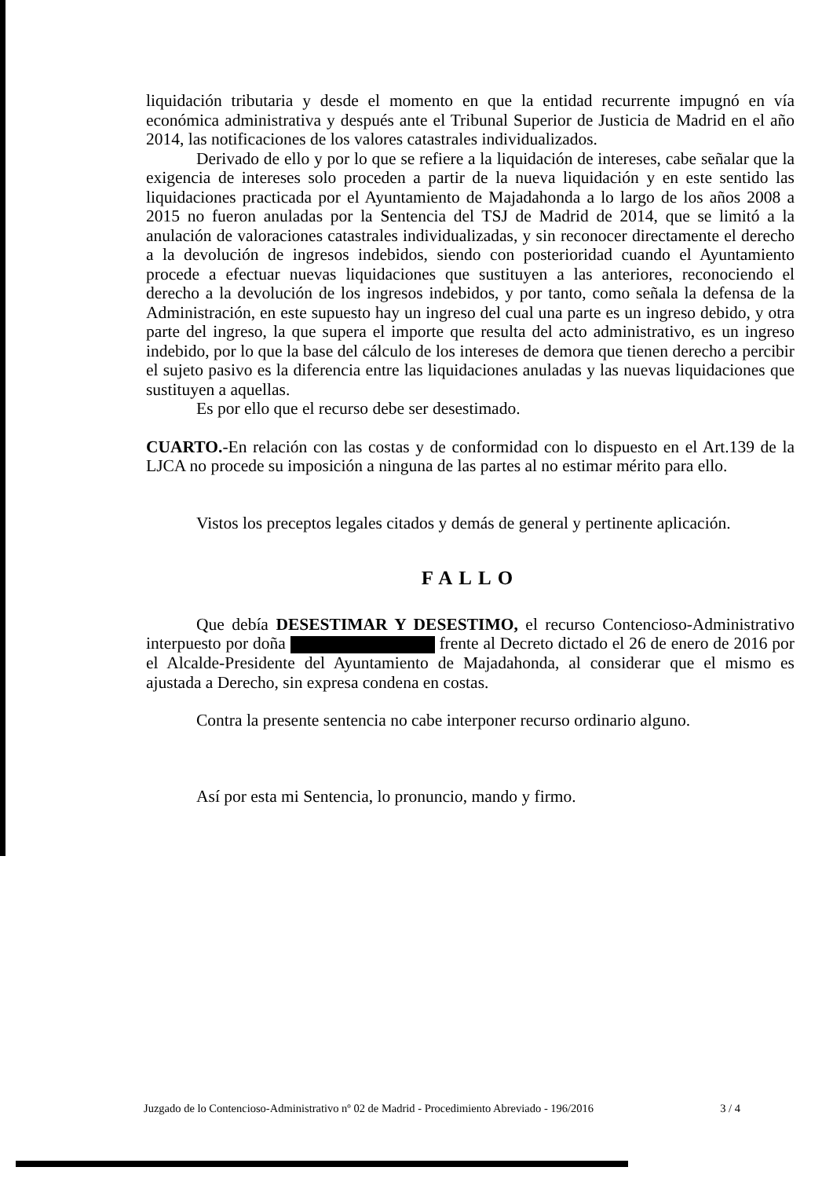liquidación tributaria y desde el momento en que la entidad recurrente impugnó en vía económica administrativa y después ante el Tribunal Superior de Justicia de Madrid en el año 2014, las notificaciones de los valores catastrales individualizados.
Derivado de ello y por lo que se refiere a la liquidación de intereses, cabe señalar que la exigencia de intereses solo proceden a partir de la nueva liquidación y en este sentido las liquidaciones practicada por el Ayuntamiento de Majadahonda a lo largo de los años 2008 a 2015 no fueron anuladas por la Sentencia del TSJ de Madrid de 2014, que se limitó a la anulación de valoraciones catastrales individualizadas, y sin reconocer directamente el derecho a la devolución de ingresos indebidos, siendo con posterioridad cuando el Ayuntamiento procede a efectuar nuevas liquidaciones que sustituyen a las anteriores, reconociendo el derecho a la devolución de los ingresos indebidos, y por tanto, como señala la defensa de la Administración, en este supuesto hay un ingreso del cual una parte es un ingreso debido, y otra parte del ingreso, la que supera el importe que resulta del acto administrativo, es un ingreso indebido, por lo que la base del cálculo de los intereses de demora que tienen derecho a percibir el sujeto pasivo es la diferencia entre las liquidaciones anuladas y las nuevas liquidaciones que sustituyen a aquellas.
Es por ello que el recurso debe ser desestimado.
CUARTO.-En relación con las costas y de conformidad con lo dispuesto en el Art.139 de la LJCA no procede su imposición a ninguna de las partes al no estimar mérito para ello.
Vistos los preceptos legales citados y demás de general y pertinente aplicación.
FALLO
Que debía DESESTIMAR Y DESESTIMO, el recurso Contencioso-Administrativo interpuesto por doña frente al Decreto dictado el 26 de enero de 2016 por el Alcalde-Presidente del Ayuntamiento de Majadahonda, al considerar que el mismo es ajustada a Derecho, sin expresa condena en costas.
Contra la presente sentencia no cabe interponer recurso ordinario alguno.
Así por esta mi Sentencia, lo pronuncio, mando y firmo.
Juzgado de lo Contencioso-Administrativo nº 02 de Madrid - Procedimiento Abreviado - 196/2016 3 / 4